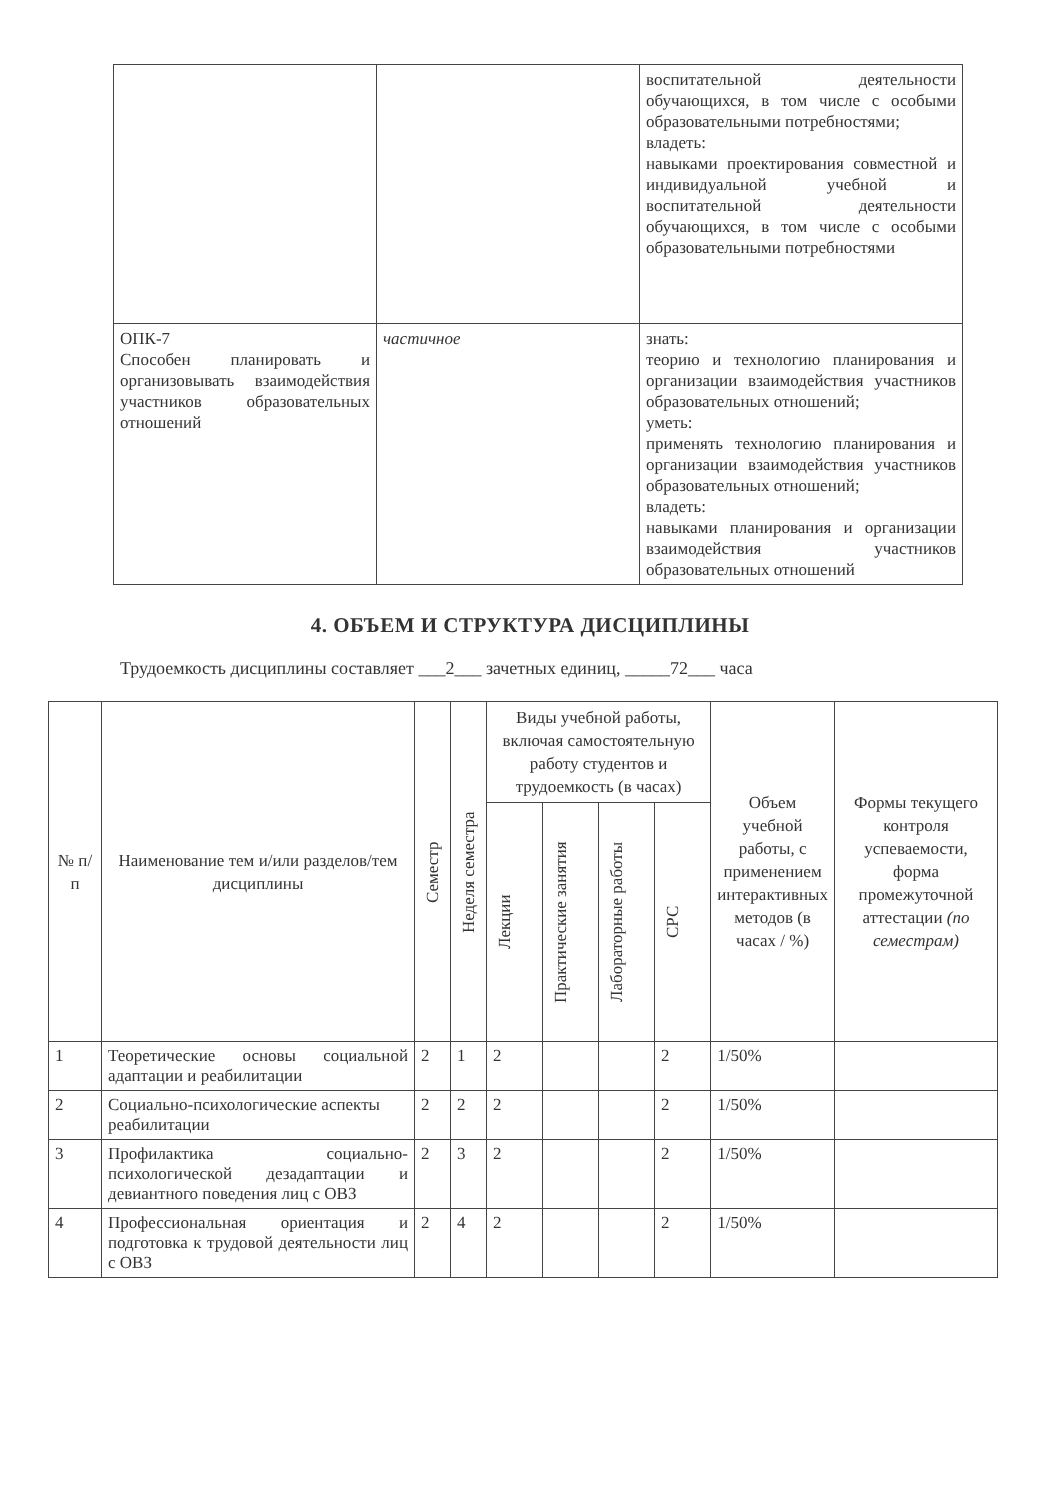| | | воспитательной деятельности обучающихся, в том числе с особыми образовательными потребностями; владеть: навыками проектирования совместной и индивидуальной учебной и воспитательной деятельности обучающихся, в том числе с особыми образовательными потребностями |
| ОПК-7 Способен планировать и организовывать взаимодействия участников образовательных отношений | частичное | знать: теорию и технологию планирования и организации взаимодействия участников образовательных отношений; уметь: применять технологию планирования и организации взаимодействия участников образовательных отношений; владеть: навыками планирования и организации взаимодействия участников образовательных отношений |
4. ОБЪЕМ И СТРУКТУРА ДИСЦИПЛИНЫ
Трудоемкость дисциплины составляет ___2___ зачетных единиц, _____72___ часа
| № п/п | Наименование тем и/или разделов/тем дисциплины | Семестр | Неделя семестра | Виды учебной работы, включая самостоятельную работу студентов и трудоемкость (в часах) | | | | Объем учебной работы, с применением интерактивных методов (в часах / %) | Формы текущего контроля успеваемости, форма промежуточной аттестации (по семестрам) |
| --- | --- | --- | --- | --- | --- | --- | --- | --- | --- |
| | | | | Лекции | Практические занятия | Лабораторные работы | СРС | | |
| 1 | Теоретические основы социальной адаптации и реабилитации | 2 | 1 | 2 | | | 2 | 1/50% | |
| 2 | Социально-психологические аспекты реабилитации | 2 | 2 | 2 | | | 2 | 1/50% | |
| 3 | Профилактика социально-психологической дезадаптации и девиантного поведения лиц с ОВЗ | 2 | 3 | 2 | | | 2 | 1/50% | |
| 4 | Профессиональная ориентация и подготовка к трудовой деятельности лиц с ОВЗ | 2 | 4 | 2 | | | 2 | 1/50% | |